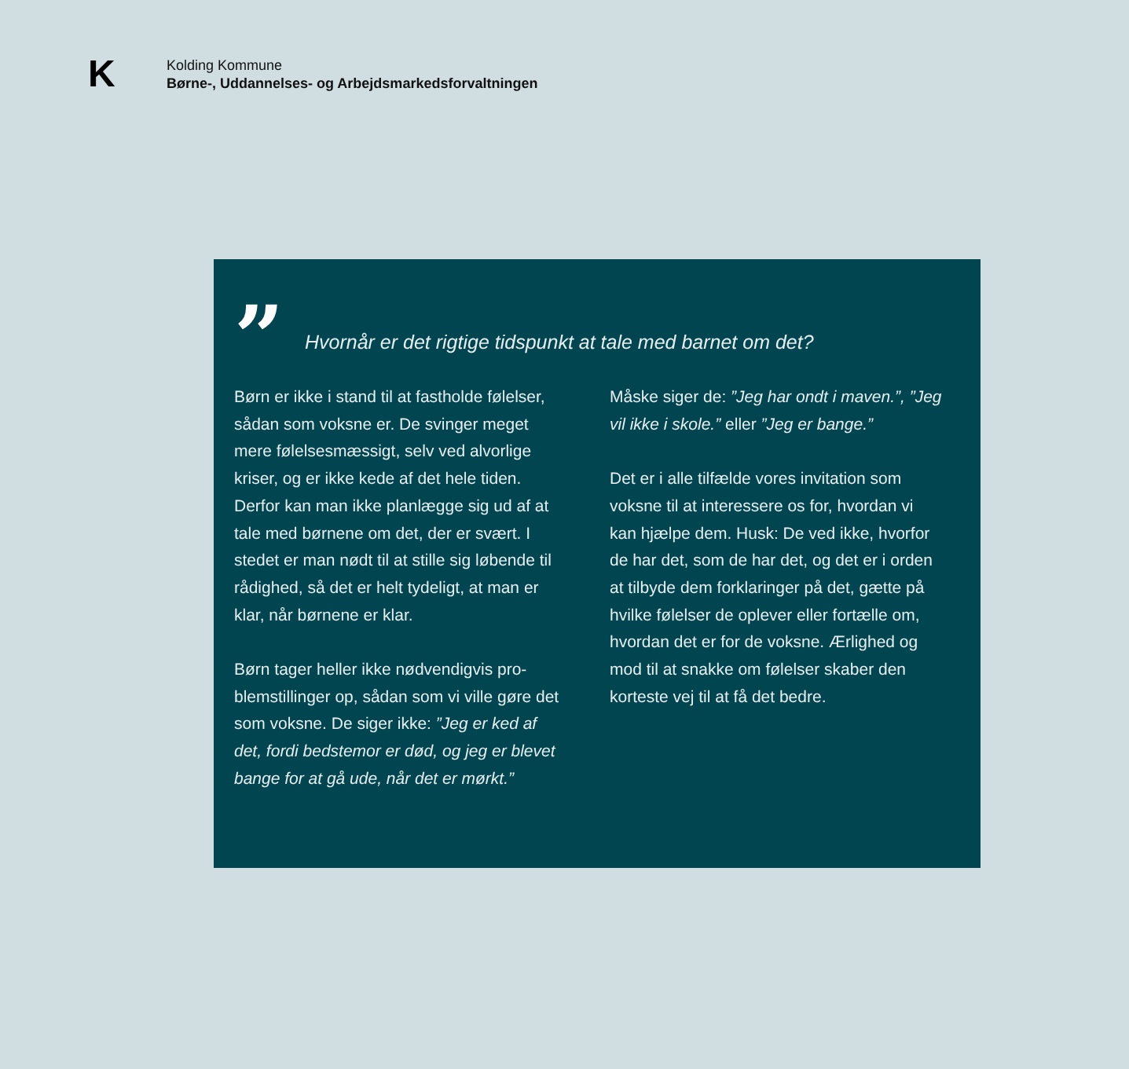K
Kolding Kommune
Børne-, Uddannelses- og Arbejdsmarkedsforvaltningen
”
Hvornår er det rigtige tidspunkt at tale med barnet om det?
Børn er ikke i stand til at fastholde følelser, sådan som voksne er. De svinger meget mere følelsesmæssigt, selv ved alvorlige kriser, og er ikke kede af det hele tiden. Derfor kan man ikke planlægge sig ud af at tale med børnene om det, der er svært. I stedet er man nødt til at stille sig løbende til rådighed, så det er helt tydeligt, at man er klar, når børnene er klar.
Børn tager heller ikke nødvendigvis pro­blemstillinger op, sådan som vi ville gøre det som voksne. De siger ikke: ”Jeg er ked af det, fordi bedstemor er død, og jeg er blevet bange for at gå ude, når det er mørkt.”
Måske siger de: ”Jeg har ondt i maven.”, ”Jeg vil ikke i skole.” eller ”Jeg er bange.”
Det er i alle tilfælde vores invitation som voksne til at interessere os for, hvordan vi kan hjælpe dem. Husk: De ved ikke, hvorfor de har det, som de har det, og det er i or­den at tilbyde dem forklaringer på det, gæt­te på hvilke følelser de oplever eller fortælle om, hvordan det er for de voksne. Ærlighed og mod til at snakke om følelser skaber den korteste vej til at få det bedre.